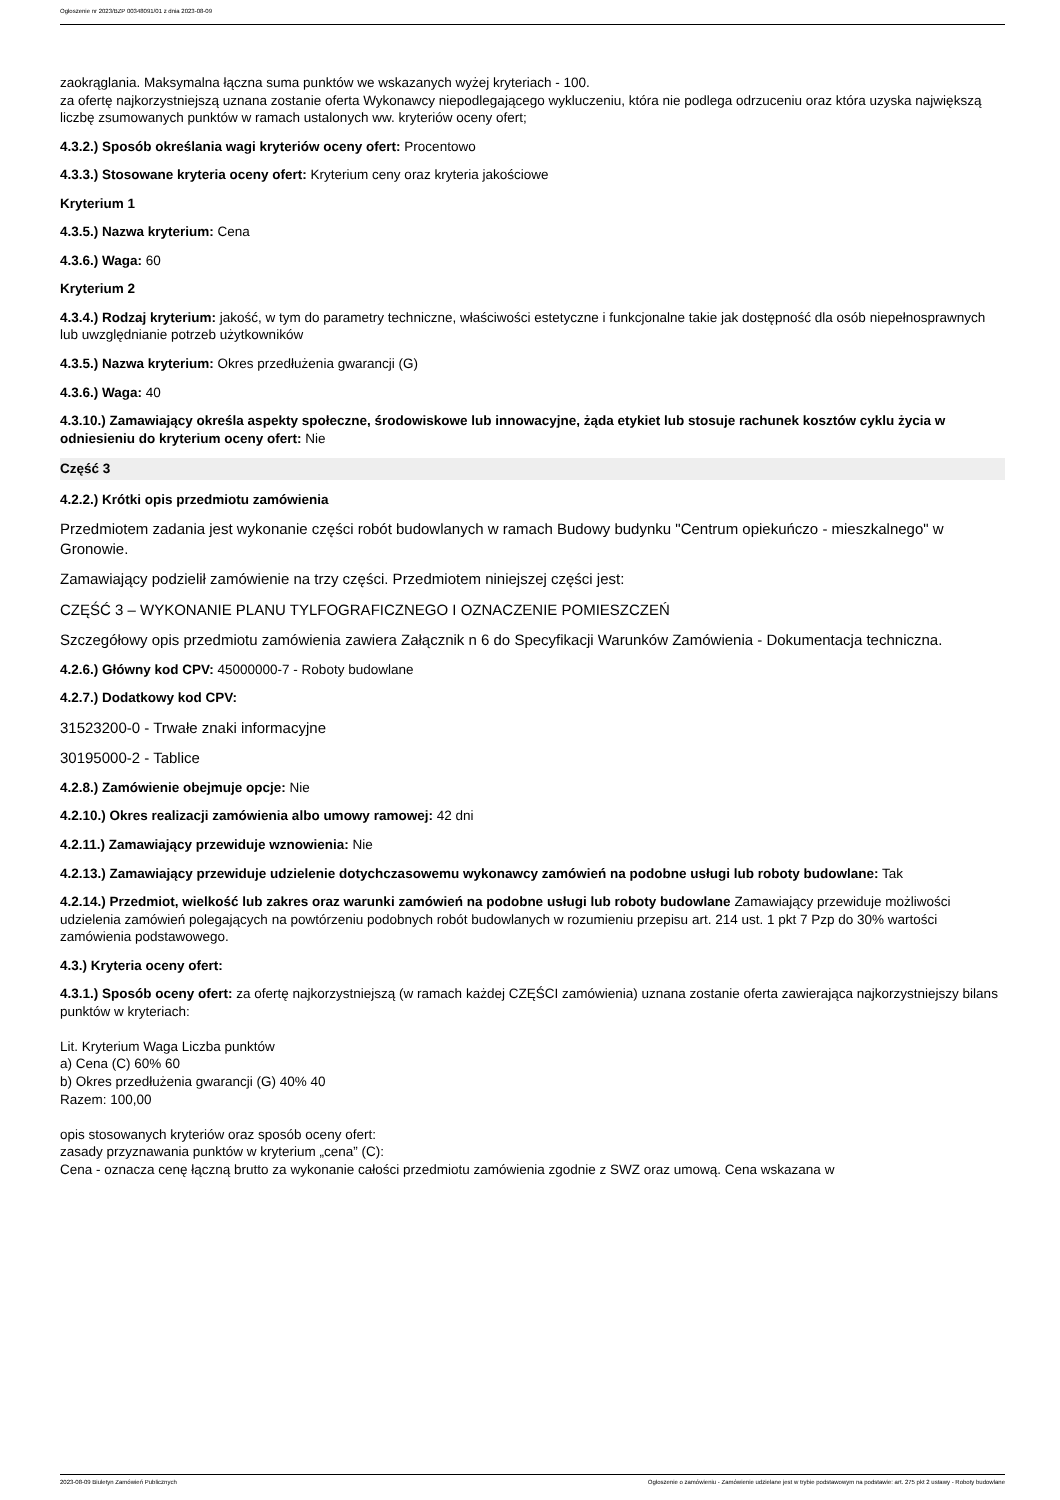Ogłoszenie nr 2023/BZP 00348091/01 z dnia 2023-08-09
zaokrąglania. Maksymalna łączna suma punktów we wskazanych wyżej kryteriach - 100.
za ofertę najkorzystniejszą uznana zostanie oferta Wykonawcy niepodlegającego wykluczeniu, która nie podlega odrzuceniu oraz która uzyska największą liczbę zsumowanych punktów w ramach ustalonych ww. kryteriów oceny ofert;
4.3.2.) Sposób określania wagi kryteriów oceny ofert: Procentowo
4.3.3.) Stosowane kryteria oceny ofert: Kryterium ceny oraz kryteria jakościowe
Kryterium 1
4.3.5.) Nazwa kryterium: Cena
4.3.6.) Waga: 60
Kryterium 2
4.3.4.) Rodzaj kryterium: jakość, w tym do parametry techniczne, właściwości estetyczne i funkcjonalne takie jak dostępność dla osób niepełnosprawnych lub uwzględnianie potrzeb użytkowników
4.3.5.) Nazwa kryterium: Okres przedłużenia gwarancji (G)
4.3.6.) Waga: 40
4.3.10.) Zamawiający określa aspekty społeczne, środowiskowe lub innowacyjne, żąda etykiet lub stosuje rachunek kosztów cyklu życia w odniesieniu do kryterium oceny ofert: Nie
Część 3
4.2.2.) Krótki opis przedmiotu zamówienia
Przedmiotem zadania jest wykonanie części robót budowlanych w ramach Budowy budynku "Centrum opiekuńczo - mieszkalnego" w Gronowie.
Zamawiający podzielił zamówienie na trzy części. Przedmiotem niniejszej części jest:
CZĘŚĆ 3 – WYKONANIE PLANU TYLFOGRAFICZNEGO I OZNACZENIE POMIESZCZEŃ
Szczegółowy opis przedmiotu zamówienia zawiera Załącznik n 6 do Specyfikacji Warunków Zamówienia - Dokumentacja techniczna.
4.2.6.) Główny kod CPV: 45000000-7 - Roboty budowlane
4.2.7.) Dodatkowy kod CPV:
31523200-0 - Trwałe znaki informacyjne
30195000-2 - Tablice
4.2.8.) Zamówienie obejmuje opcje: Nie
4.2.10.) Okres realizacji zamówienia albo umowy ramowej: 42 dni
4.2.11.) Zamawiający przewiduje wznowienia: Nie
4.2.13.) Zamawiający przewiduje udzielenie dotychczasowemu wykonawcy zamówień na podobne usługi lub roboty budowlane: Tak
4.2.14.) Przedmiot, wielkość lub zakres oraz warunki zamówień na podobne usługi lub roboty budowlane Zamawiający przewiduje możliwości udzielenia zamówień polegających na powtórzeniu podobnych robót budowlanych w rozumieniu przepisu art. 214 ust. 1 pkt 7 Pzp do 30% wartości zamówienia podstawowego.
4.3.) Kryteria oceny ofert:
4.3.1.) Sposób oceny ofert: za ofertę najkorzystniejszą (w ramach każdej CZĘŚCI zamówienia) uznana zostanie oferta zawierająca najkorzystniejszy bilans punktów w kryteriach:
Lit. Kryterium Waga Liczba punktów
a) Cena (C) 60% 60
b) Okres przedłużenia gwarancji (G) 40% 40
Razem: 100,00
opis stosowanych kryteriów oraz sposób oceny ofert:
zasady przyznawania punktów w kryterium „cena” (C):
Cena - oznacza cenę łączną brutto za wykonanie całości przedmiotu zamówienia zgodnie z SWZ oraz umową. Cena wskazana w
2023-08-09 Biuletyn Zamówień Publicznych Ogłoszenie o zamówieniu - Zamówienie udzielane jest w trybie podstawowym na podstawie: art. 275 pkt 2 ustawy - Roboty budowlane